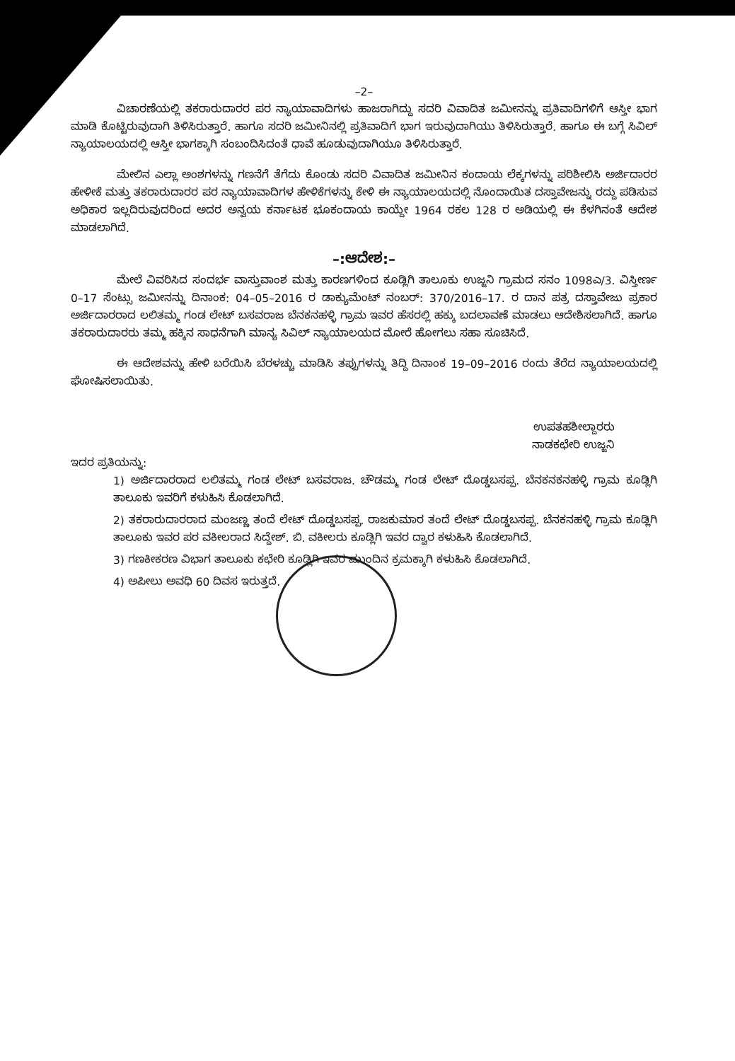–2–
ವಿಚಾರಣೆಯಲ್ಲಿ ತಕರಾರುದಾರರ ಪರ ನ್ಯಾಯಾವಾದಿಗಳು ಹಾಜರಾಗಿದ್ದು ಸದರಿ ವಿವಾದಿತ ಜಮೀನನ್ನು ಪ್ರತಿವಾದಿಗಳಿಗೆ ಆಸ್ತೀ ಭಾಗ ಮಾಡಿ ಕೊಟ್ಟಿರುವುದಾಗಿ ತಿಳಿಸಿರುತ್ತಾರೆ. ಹಾಗೂ ಸದರಿ ಜಮೀನಿನಲ್ಲಿ ಪ್ರತಿವಾದಿಗೆ ಭಾಗ ಇರುವುದಾಗಿಯು ತಿಳಿಸಿರುತ್ತಾರೆ. ಹಾಗೂ ಈ ಬಗ್ಗೆ ಸಿವಿಲ್ ನ್ಯಾಯಾಲಯದಲ್ಲಿ ಆಸ್ತೀ ಭಾಗಕ್ಕಾಗಿ ಸಂಬಂದಿಸಿದಂತೆ ಧಾವೆ ಹೂಡುವುದಾಗಿಯೂ ತಿಳಿಸಿರುತ್ತಾರೆ.
ಮೇಲಿನ ಎಲ್ಲಾ ಅಂಶಗಳನ್ನು ಗಣನೆಗೆ ತೆಗೆದು ಕೊಂಡು ಸದರಿ ವಿವಾದಿತ ಜಮೀನಿನ ಕಂದಾಯ ಲೆಕ್ಕಗಳನ್ನು ಪರಿಶೀಲಿಸಿ ಅರ್ಜಿದಾರರ ಹೇಳೀಕೆ ಮತ್ತು ತಕರಾರುದಾರರ ಪರ ನ್ಯಾಯಾವಾದಿಗಳ ಹೇಳಿಕೆಗಳನ್ನು ಕೇಳಿ ಈ ನ್ಯಾಯಾಲಯದಲ್ಲಿ ನೊಂದಾಯಿತ ದಸ್ತಾವೇಜನ್ನು ರದ್ದು ಪಡಿಸುವ ಅಧಿಕಾರ ಇಲ್ಲದಿರುವುದರಿಂದ ಅದರ ಅನ್ವಯ ಕರ್ನಾಟಕ ಭೂಕಂದಾಯ ಕಾಯ್ದೇ 1964 ರಕಲ 128 ರ ಅಡಿಯಲ್ಲಿ ಈ ಕೆಳಗಿನಂತೆ ಆದೇಶ ಮಾಡಲಾಗಿದೆ.
–:ಆದೇಶ:–
ಮೇಲೆ ವಿವರಿಸಿದ ಸಂದರ್ಭ ವಾಸ್ತುವಾಂಶ ಮತ್ತು ಕಾರಣಗಳಿಂದ ಕೂಡ್ಲಿಗಿ ತಾಲೂಕು ಉಜ್ಜನಿ ಗ್ರಾಮದ ಸನಂ 1098ಎ/3. ವಿಸ್ತೀರ್ಣ 0–17 ಸೆಂಟ್ಸು ಜಮೀನನ್ನು ದಿನಾಂಕ: 04–05–2016 ರ ಡಾಕ್ಯುಮೆಂಟ್ ನಂಬರ್: 370/2016–17. ರ ದಾನ ಪತ್ರ ದಸ್ತಾವೇಜು ಪ್ರಕಾರ ಅರ್ಜಿದಾರರಾದ ಲಲಿತಮ್ಮ ಗಂಡ ಲೇಟ್ ಬಸವರಾಜ ಬೆನಕನಹಳ್ಳಿ ಗ್ರಾಮ ಇವರ ಹೆಸರಲ್ಲಿ ಹಕ್ಕು ಬದಲಾವಣೆ ಮಾಡಲು ಆದೇಶಿಸಲಾಗಿದೆ. ಹಾಗೂ ತಕರಾರುದಾರರು ತಮ್ಮ ಹಕ್ಕಿನ ಸಾಧನೆಗಾಗಿ ಮಾನ್ಯ ಸಿವಿಲ್ ನ್ಯಾಯಾಲಯದ ಮೋರೆ ಹೋಗಲು ಸಹಾ ಸೂಚಿಸಿದೆ.
ಈ ಆದೇಶವನ್ನು ಹೇಳಿ ಬರೆಯಿಸಿ ಬೆರಳಚ್ಚು ಮಾಡಿಸಿ ತಪ್ಪುಗಳನ್ನು ತಿದ್ದಿ ದಿನಾಂಕ 19–09–2016 ರಂದು ತೆರೆದ ನ್ಯಾಯಾಲಯದಲ್ಲಿ ಘೋಷಿಸಲಾಯಿತು.
ಉಪತಹಶೀಲ್ದಾರರು
ನಾಡಕಛೇರಿ ಉಜ್ಜನಿ
ಇದರ ಪ್ರತಿಯನ್ನು:
1) ಅರ್ಜಿದಾರರಾದ ಲಲಿತಮ್ಮ ಗಂಡ ಲೇಟ್ ಬಸವರಾಜ. ಚೌಡಮ್ಮ ಗಂಡ ಲೇಟ್ ದೊಡ್ಡಬಸಪ್ಪ. ಬೆನಕನಕನಹಳ್ಳಿ ಗ್ರಾಮ ಕೂಡ್ಲಿಗಿ ತಾಲೂಕು ಇವರಿಗೆ ಕಳುಹಿಸಿ ಕೊಡಲಾಗಿದೆ.
2) ತಕರಾರುದಾರರಾದ ಮಂಜಣ್ಣ ತಂದೆ ಲೇಟ್ ದೊಡ್ಡಬಸಪ್ಪ. ರಾಜಕುಮಾರ ತಂದೆ ಲೇಟ್ ದೊಡ್ಡಬಸಪ್ಪ. ಬೆನಕನಹಳ್ಳಿ ಗ್ರಾಮ ಕೂಡ್ಲಿಗಿ ತಾಲೂಕು ಇವರ ಪರ ವಕೀಲರಾದ ಸಿದ್ದೇಶ್. ಬಿ. ವಕೀಲರು ಕೂಡ್ಲಿಗಿ ಇವರ ದ್ವಾರ ಕಳುಹಿಸಿ ಕೊಡಲಾಗಿದೆ.
3) ಗಣಕೀಕರಣ ವಿಭಾಗ ತಾಲೂಕು ಕಛೇರಿ ಕೂಡ್ಲಿಗಿ ಇವರ ಮುಂದಿನ ಕ್ರಮಕ್ಕಾಗಿ ಕಳುಹಿಸಿ ಕೊಡಲಾಗಿದೆ.
4) ಅಪೀಲು ಅವಧಿ 60 ದಿವಸ ಇರುತ್ತದೆ.